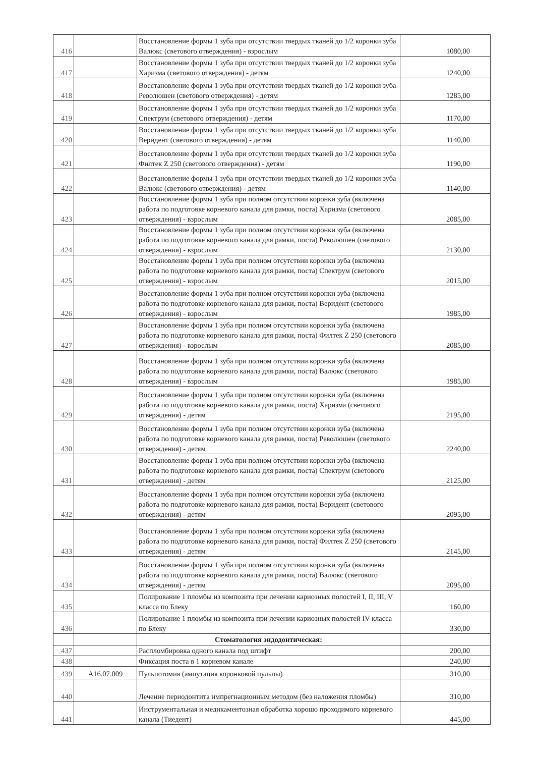| 416 | | Восстановление формы 1 зуба при отсутствии твердых тканей до 1/2 коронки зуба Валюкс (светового отверждения) - взрослым | 1080,00 |
| 417 | | Восстановление формы 1 зуба при отсутствии твердых тканей до 1/2 коронки зуба Харизма (светового отверждения) - детям | 1240,00 |
| 418 | | Восстановление формы 1 зуба при отсутствии твердых тканей до 1/2 коронки зуба Революшен (светового отверждения) - детям | 1285,00 |
| 419 | | Восстановление формы 1 зуба при отсутствии твердых тканей до 1/2 коронки зуба Спектрум (светового отверждения) - детям | 1170,00 |
| 420 | | Восстановление формы 1 зуба при отсутствии твердых тканей до 1/2 коронки зуба Веридент (светового отверждения) - детям | 1140,00 |
| 421 | | Восстановление формы 1 зуба при отсутствии твердых тканей до 1/2 коронки зуба Филтек Z 250 (светового отверждения) - детям | 1190,00 |
| 422 | | Восстановление формы 1 зуба при отсутствии твердых тканей до 1/2 коронки зуба Валюкс (светового отверждения) - детям | 1140,00 |
| 423 | | Восстановление формы 1 зуба при полном отсутствии коронки зуба (включена работа по подготовке корневого канала для рамки, поста) Харизма (светового отверждения) - взрослым | 2085,00 |
| 424 | | Восстановление формы 1 зуба при полном отсутствии коронки зуба (включена работа по подготовке корневого канала для рамки, поста) Революшен (светового отверждения) - взрослым | 2130,00 |
| 425 | | Восстановление формы 1 зуба при полном отсутствии коронки зуба (включена работа по подготовке корневого канала для рамки, поста) Спектрум (светового отверждения) - взрослым | 2015,00 |
| 426 | | Восстановление формы 1 зуба при полном отсутствии коронки зуба (включена работа по подготовке корневого канала для рамки, поста) Веридент (светового отверждения) - взрослым | 1985,00 |
| 427 | | Восстановление формы 1 зуба при полном отсутствии коронки зуба (включена работа по подготовке корневого канала для рамки, поста) Филтек Z 250 (светового отверждения) - взрослым | 2085,00 |
| 428 | | Восстановление формы 1 зуба при полном отсутствии коронки зуба (включена работа по подготовке корневого канала для рамки, поста) Валюкс (светового отверждения) - взрослым | 1985,00 |
| 429 | | Восстановление формы 1 зуба при полном отсутствии коронки зуба (включена работа по подготовке корневого канала для рамки, поста) Харизма (светового отверждения) - детям | 2195,00 |
| 430 | | Восстановление формы 1 зуба при полном отсутствии коронки зуба (включена работа по подготовке корневого канала для рамки, поста) Революшен (светового отверждения) - детям | 2240,00 |
| 431 | | Восстановление формы 1 зуба при полном отсутствии коронки зуба (включена работа по подготовке корневого канала для рамки, поста) Спектрум (светового отверждения) - детям | 2125,00 |
| 432 | | Восстановление формы 1 зуба при полном отсутствии коронки зуба (включена работа по подготовке корневого канала для рамки, поста) Веридент (светового отверждения) - детям | 2095,00 |
| 433 | | Восстановление формы 1 зуба при полном отсутствии коронки зуба (включена работа по подготовке корневого канала для рамки, поста) Филтек Z 250 (светового отверждения) - детям | 2145,00 |
| 434 | | Восстановление формы 1 зуба при полном отсутствии коронки зуба (включена работа по подготовке корневого канала для рамки, поста) Валюкс (светового отверждения) - детям | 2095,00 |
| 435 | | Полирование 1 пломбы из композита при лечении кариозных полостей I, II, III, V класса по Блеку | 160,00 |
| 436 | | Полирование 1 пломбы из композита при лечении кариозных полостей IV класса по Блеку | 330,00 |
| | | Стоматология эндодонтическая: | |
| 437 | | Распломбировка одного канала под штифт | 200,00 |
| 438 | | Фиксация поста в 1 корневом канале | 240,00 |
| 439 | A16.07.009 | Пульпотомия (ампутация коронковой пульпы) | 310,00 |
| 440 | | Лечение периодонтита импрегнационным методом (без наложения пломбы) | 310,00 |
| 441 | | Инструментальная и медикаментозная обработка хорошо проходимого корневого канала (Тиедент) | 445,00 |